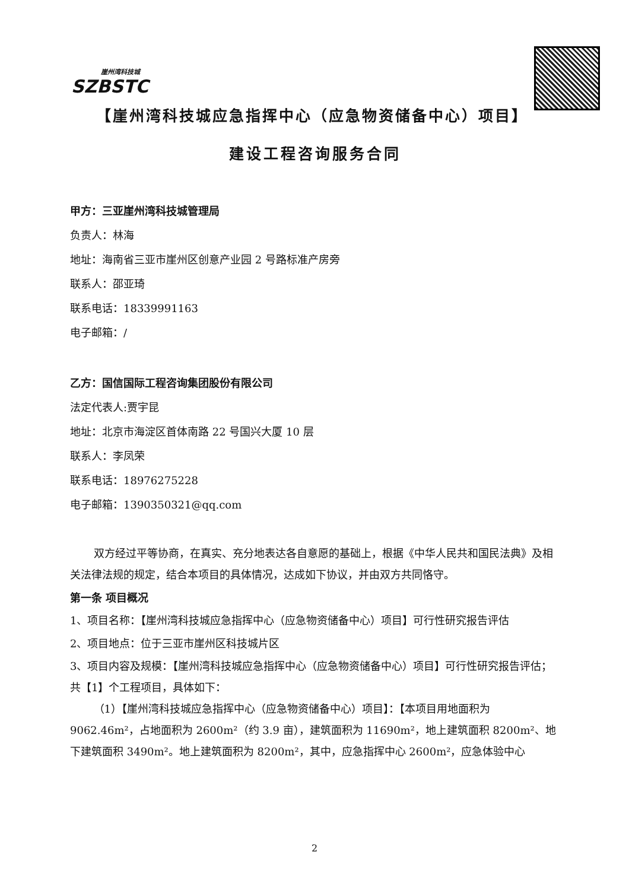崖州湾科技城
SZBSTC
【崖州湾科技城应急指挥中心（应急物资储备中心）项目】
建设工程咨询服务合同
甲方：三亚崖州湾科技城管理局
负责人：林海
地址：海南省三亚市崖州区创意产业园 2 号路标准产房旁
联系人：邵亚琦
联系电话：18339991163
电子邮箱：/
乙方：国信国际工程咨询集团股份有限公司
法定代表人:贾宇昆
地址：北京市海淀区首体南路 22 号国兴大厦 10 层
联系人：李凤荣
联系电话：18976275228
电子邮箱：1390350321@qq.com
双方经过平等协商，在真实、充分地表达各自意愿的基础上，根据《中华人民共和国民法典》及相关法律法规的规定，结合本项目的具体情况，达成如下协议，并由双方共同恪守。
第一条 项目概况
1、项目名称：【崖州湾科技城应急指挥中心（应急物资储备中心）项目】可行性研究报告评估
2、项目地点：位于三亚市崖州区科技城片区
3、项目内容及规模：【崖州湾科技城应急指挥中心（应急物资储备中心）项目】可行性研究报告评估；共【1】个工程项目，具体如下：
（1）【崖州湾科技城应急指挥中心（应急物资储备中心）项目】：【本项目用地面积为 9062.46m²，占地面积为 2600m²（约 3.9 亩），建筑面积为 11690m²，地上建筑面积 8200m²、地下建筑面积 3490m²。地上建筑面积为 8200m²，其中，应急指挥中心 2600m²，应急体验中心
2